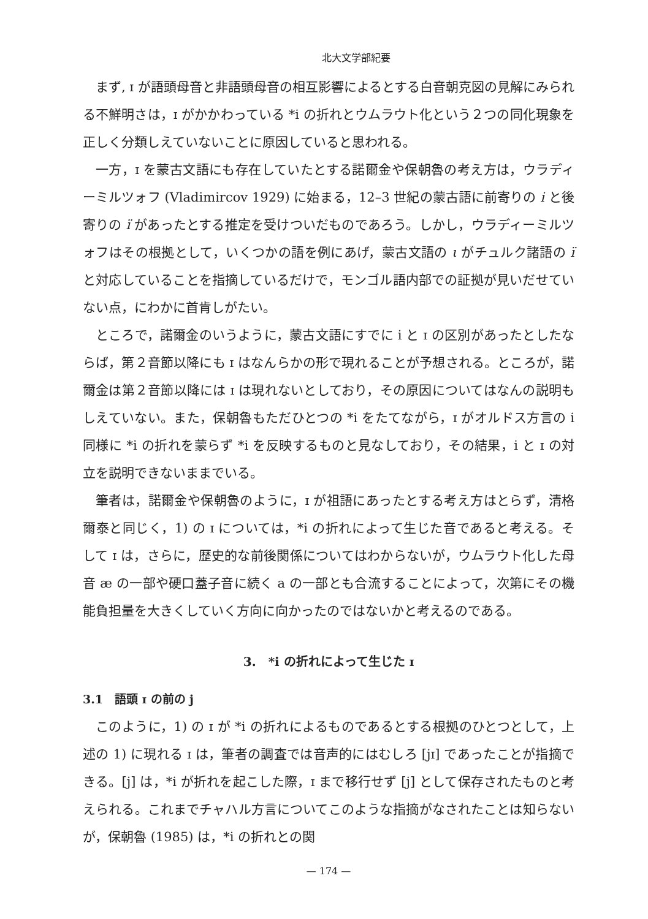北大文学部紀要
まず, ɪ が語頭母音と非語頭母音の相互影響によるとする白音朝克図の見解にみられる不鮮明さは，ɪ がかかわっている *i の折れとウムラウト化という２つの同化現象を正しく分類しえていないことに原因していると思われる。
一方，ɪ を蒙古文語にも存在していたとする諾爾金や保朝魯の考え方は，ウラディーミルツォフ (Vladimircov 1929) に始まる，12–3 世紀の蒙古語に前寄りの i と後寄りの ï があったとする推定を受けついだものであろう。しかし，ウラディーミルツォフはその根拠として，いくつかの語を例にあげ，蒙古文語の ι がチュルク諸語の ï と対応していることを指摘しているだけで，モンゴル語内部での証拠が見いだせていない点，にわかに首肯しがたい。
ところで，諾爾金のいうように，蒙古文語にすでに i と ɪ の区別があったとしたならば，第２音節以降にも ɪ はなんらかの形で現れることが予想される。ところが，諾爾金は第２音節以降には ɪ は現れないとしており，その原因についてはなんの説明もしえていない。また，保朝魯もただひとつの *i をたてながら，ɪ がオルドス方言の i 同様に *i の折れを蒙らず *i を反映するものと見なしており，その結果，i と ɪ の対立を説明できないままでいる。
筆者は，諾爾金や保朝魯のように，ɪ が祖語にあったとする考え方はとらず，清格爾泰と同じく，1) の ɪ については，*i の折れによって生じた音であると考える。そして ɪ は，さらに，歴史的な前後関係についてはわからないが，ウムラウト化した母音 æ の一部や硬口蓋子音に続く a の一部とも合流することによって，次第にその機能負担量を大きくしていく方向に向かったのではないかと考えるのである。
3.　*i の折れによって生じた ɪ
3.1　語頭 ɪ の前の j
このように，1) の ɪ が *i の折れによるものであるとする根拠のひとつとして，上述の 1) に現れる ɪ は，筆者の調査では音声的にはむしろ [jɪ] であったことが指摘できる。[j] は，*i が折れを起こした際，ɪ まで移行せず [j] として保存されたものと考えられる。これまでチャハル方言についてこのような指摘がなされたことは知らないが，保朝魯 (1985) は，*i の折れとの関
— 174 —